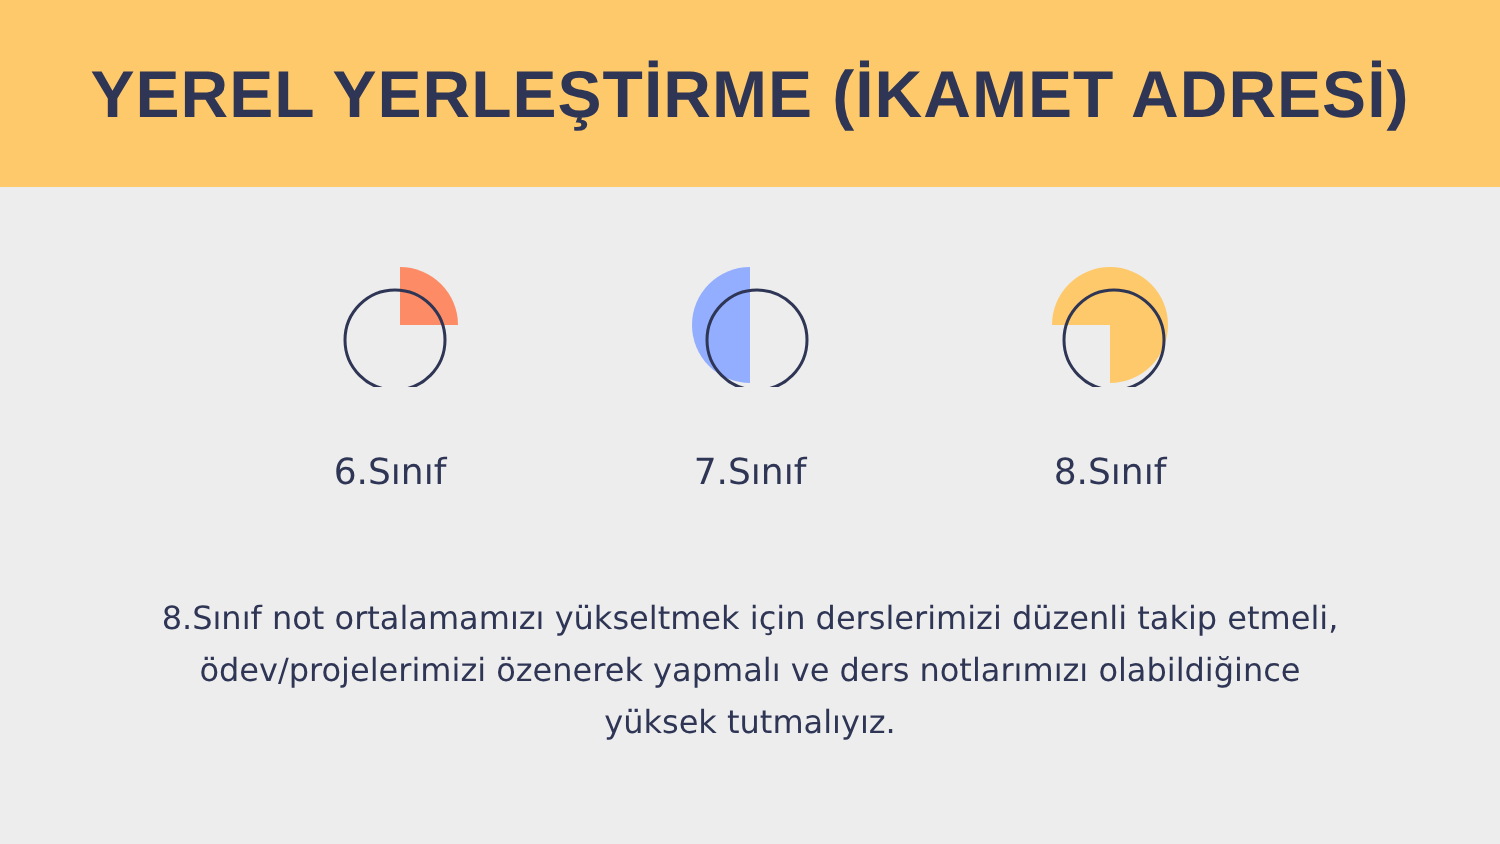YEREL YERLEŞTİRME (İKAMET ADRESİ)
6.Sınıf 7.Sınıf 8.Sınıf
8.Sınıf not ortalamamızı yükseltmek için derslerimizi düzenli takip etmeli, ödev/projelerimizi özenerek yapmalı ve ders notlarımızı olabildiğince yüksek tutmalıyız.